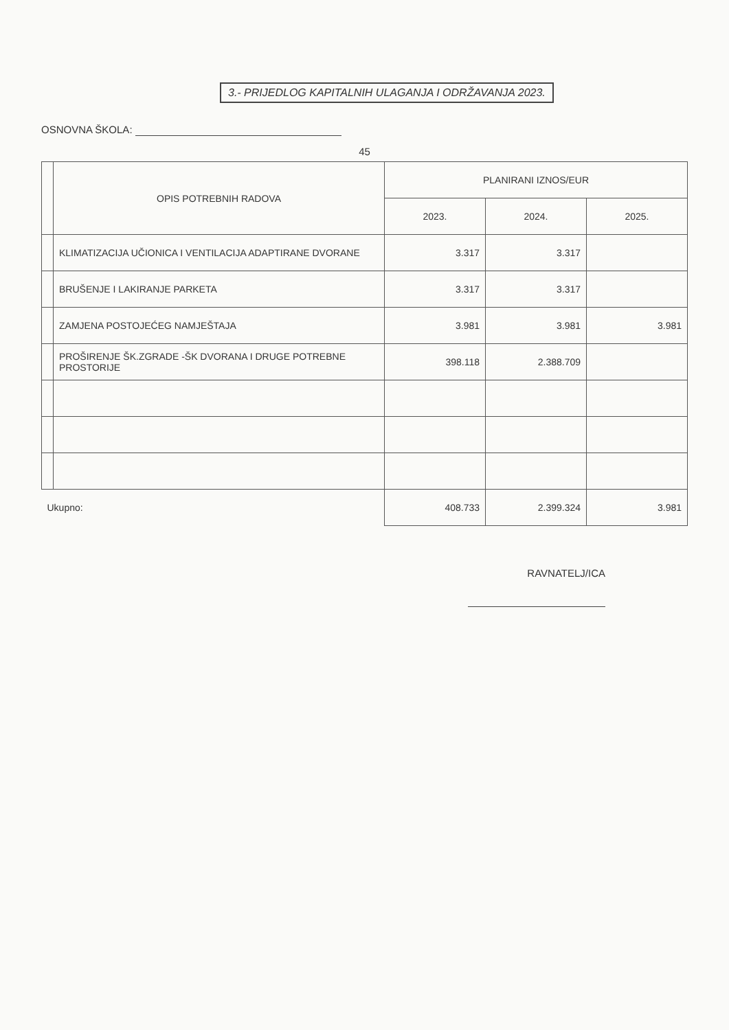3.- PRIJEDLOG KAPITALNIH ULAGANJA I ODRŽAVANJA 2023.
OSNOVNA ŠKOLA:
45
| | OPIS POTREBNIH RADOVA | PLANIRANI IZNOS/EUR | | |
| --- | --- | --- | --- | --- |
| | | 2023. | 2024. | 2025. |
| | KLIMATIZACIJA UČIONICA I VENTILACIJA ADAPTIRANE DVORANE | 3.317 | 3.317 | |
| | BRUŠENJE I LAKIRANJE PARKETA | 3.317 | 3.317 | |
| | ZAMJENA POSTOJEĆEG NAMJEŠTAJA | 3.981 | 3.981 | 3.981 |
| | PROŠIRENJE ŠK.ZGRADE -ŠK DVORANA I DRUGE POTREBNE PROSTORIJE | 398.118 | 2.388.709 | |
| Ukupno: | | 408.733 | 2.399.324 | 3.981 |
RAVNATELJ/ICA